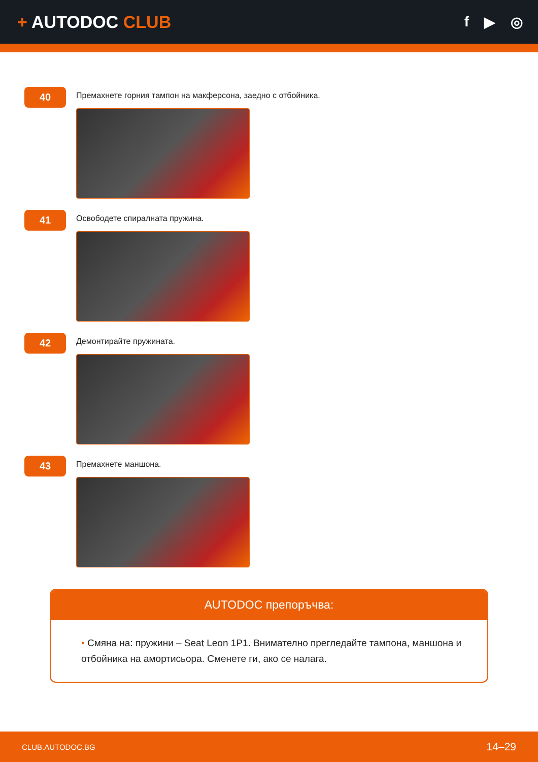+ AUTODOC CLUB
f ▶ ◎
40
Премахнете горния тампон на макферсона, заедно с отбойника.
41
Освободете спиралната пружина.
42
Демонтирайте пружината.
43
Премахнете маншона.
AUTODOC препоръчва:
• Смяна на: пружини – Seat Leon 1P1. Внимателно прегледайте тампона, маншона и отбойника на амортисьора. Сменете ги, ако се налага.
CLUB.AUTODOC.BG 14–29